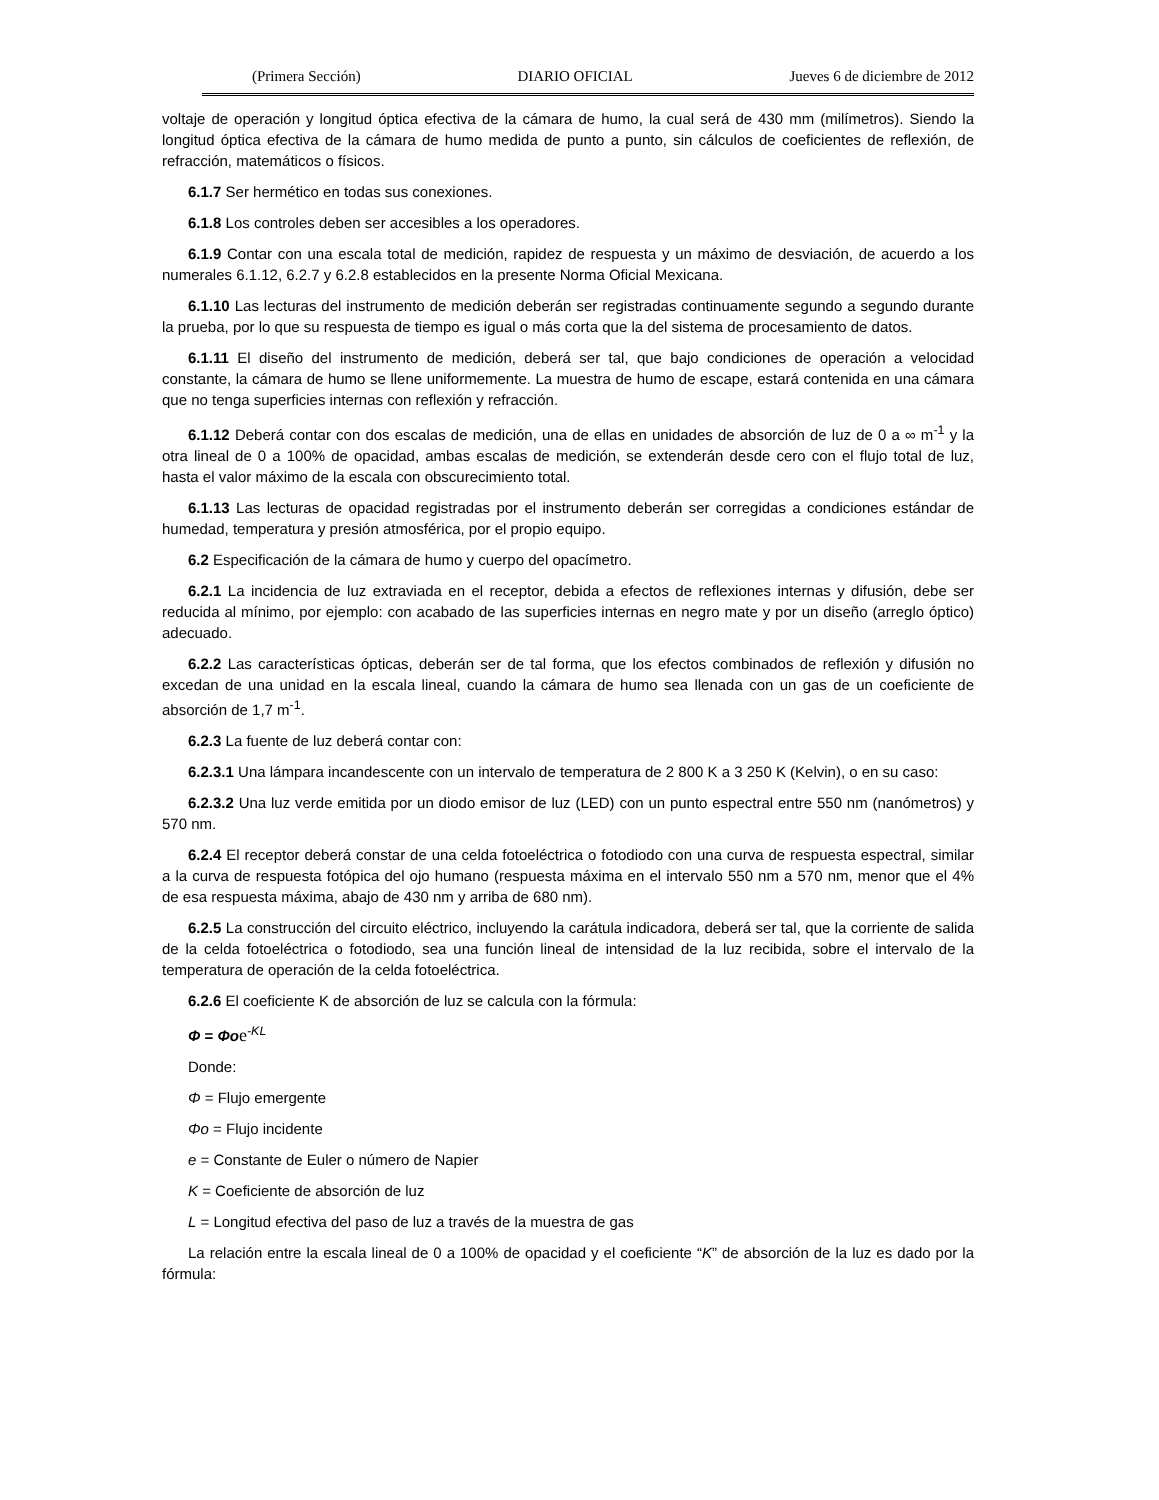(Primera Sección) DIARIO OFICIAL Jueves 6 de diciembre de 2012
voltaje de operación y longitud óptica efectiva de la cámara de humo, la cual será de 430 mm (milímetros). Siendo la longitud óptica efectiva de la cámara de humo medida de punto a punto, sin cálculos de coeficientes de reflexión, de refracción, matemáticos o físicos.
6.1.7 Ser hermético en todas sus conexiones.
6.1.8 Los controles deben ser accesibles a los operadores.
6.1.9 Contar con una escala total de medición, rapidez de respuesta y un máximo de desviación, de acuerdo a los numerales 6.1.12, 6.2.7 y 6.2.8 establecidos en la presente Norma Oficial Mexicana.
6.1.10 Las lecturas del instrumento de medición deberán ser registradas continuamente segundo a segundo durante la prueba, por lo que su respuesta de tiempo es igual o más corta que la del sistema de procesamiento de datos.
6.1.11 El diseño del instrumento de medición, deberá ser tal, que bajo condiciones de operación a velocidad constante, la cámara de humo se llene uniformemente. La muestra de humo de escape, estará contenida en una cámara que no tenga superficies internas con reflexión y refracción.
6.1.12 Deberá contar con dos escalas de medición, una de ellas en unidades de absorción de luz de 0 a ∞ m<sup>-1</sup> y la otra lineal de 0 a 100% de opacidad, ambas escalas de medición, se extenderán desde cero con el flujo total de luz, hasta el valor máximo de la escala con obscurecimiento total.
6.1.13 Las lecturas de opacidad registradas por el instrumento deberán ser corregidas a condiciones estándar de humedad, temperatura y presión atmosférica, por el propio equipo.
6.2 Especificación de la cámara de humo y cuerpo del opacímetro.
6.2.1 La incidencia de luz extraviada en el receptor, debida a efectos de reflexiones internas y difusión, debe ser reducida al mínimo, por ejemplo: con acabado de las superficies internas en negro mate y por un diseño (arreglo óptico) adecuado.
6.2.2 Las características ópticas, deberán ser de tal forma, que los efectos combinados de reflexión y difusión no excedan de una unidad en la escala lineal, cuando la cámara de humo sea llenada con un gas de un coeficiente de absorción de 1,7 m<sup>-1</sup>.
6.2.3 La fuente de luz deberá contar con:
6.2.3.1 Una lámpara incandescente con un intervalo de temperatura de 2 800 K a 3 250 K (Kelvin), o en su caso:
6.2.3.2 Una luz verde emitida por un diodo emisor de luz (LED) con un punto espectral entre 550 nm (nanómetros) y 570 nm.
6.2.4 El receptor deberá constar de una celda fotoeléctrica o fotodiodo con una curva de respuesta espectral, similar a la curva de respuesta fotópica del ojo humano (respuesta máxima en el intervalo 550 nm a 570 nm, menor que el 4% de esa respuesta máxima, abajo de 430 nm y arriba de 680 nm).
6.2.5 La construcción del circuito eléctrico, incluyendo la carátula indicadora, deberá ser tal, que la corriente de salida de la celda fotoeléctrica o fotodiodo, sea una función lineal de intensidad de la luz recibida, sobre el intervalo de la temperatura de operación de la celda fotoeléctrica.
6.2.6 El coeficiente K de absorción de luz se calcula con la fórmula:
Φ = Φo e<sup>-KL</sup>
Donde:
Φ = Flujo emergente
Φo = Flujo incidente
e = Constante de Euler o número de Napier
K = Coeficiente de absorción de luz
L = Longitud efectiva del paso de luz a través de la muestra de gas
La relación entre la escala lineal de 0 a 100% de opacidad y el coeficiente “K” de absorción de la luz es dado por la fórmula: